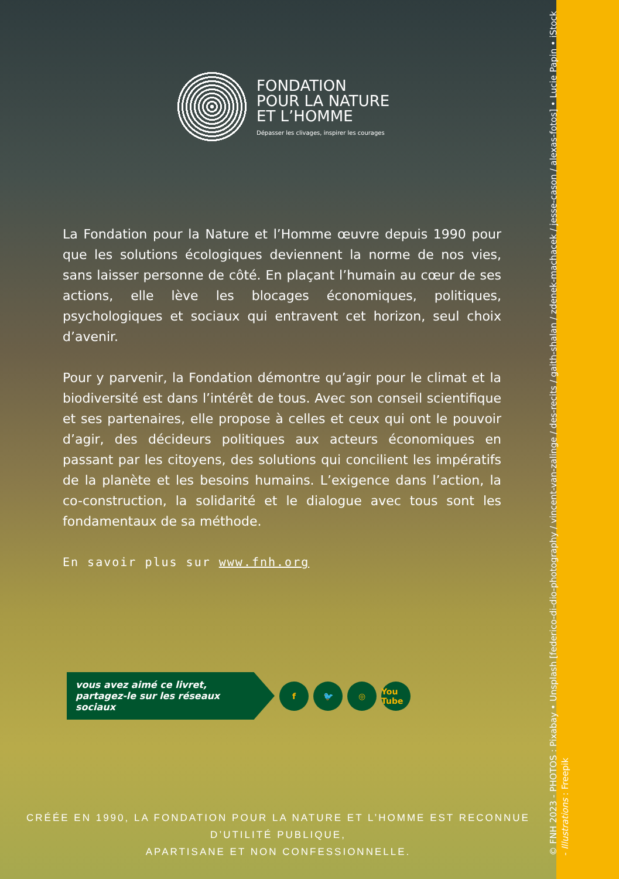FONDATION
POUR LA NATURE
ET L’HOMME
Dépasser les clivages, inspirer les courages
La Fondation pour la Nature et l’Homme œuvre depuis 1990 pour que les solutions écologiques deviennent la norme de nos vies, sans laisser personne de côté. En plaçant l’humain au cœur de ses actions, elle lève les blocages économiques, politiques, psychologiques et sociaux qui entravent cet horizon, seul choix d’avenir.
Pour y parvenir, la Fondation démontre qu’agir pour le climat et la biodiversité est dans l’intérêt de tous. Avec son conseil scientifique et ses partenaires, elle propose à celles et ceux qui ont le pouvoir d’agir, des décideurs politiques aux acteurs économiques en passant par les citoyens, des solutions qui concilient les impératifs de la planète et les besoins humains. L’exigence dans l’action, la co-construction, la solidarité et le dialogue avec tous sont les fondamentaux de sa méthode.
En savoir plus sur www.fnh.org
vous avez aimé ce livret,
partagez-le sur les réseaux sociaux
f 🐦 ◎
You Tube
CRÉÉE EN 1990, LA FONDATION POUR LA NATURE ET L’HOMME EST RECONNUE D’UTILITÉ PUBLIQUE,
APARTISANE ET NON CONFESSIONNELLE.
© FNH 2023 - PHOTOS : Pixabay • Unsplash [federico-di-dio-photography / vincent-van-zalinge / des-recits / gaith-shalan / zdenek-machacek / jesse-cason / alexas-fotos] • Lucie Papin • iStock - Illustrations : Freepik